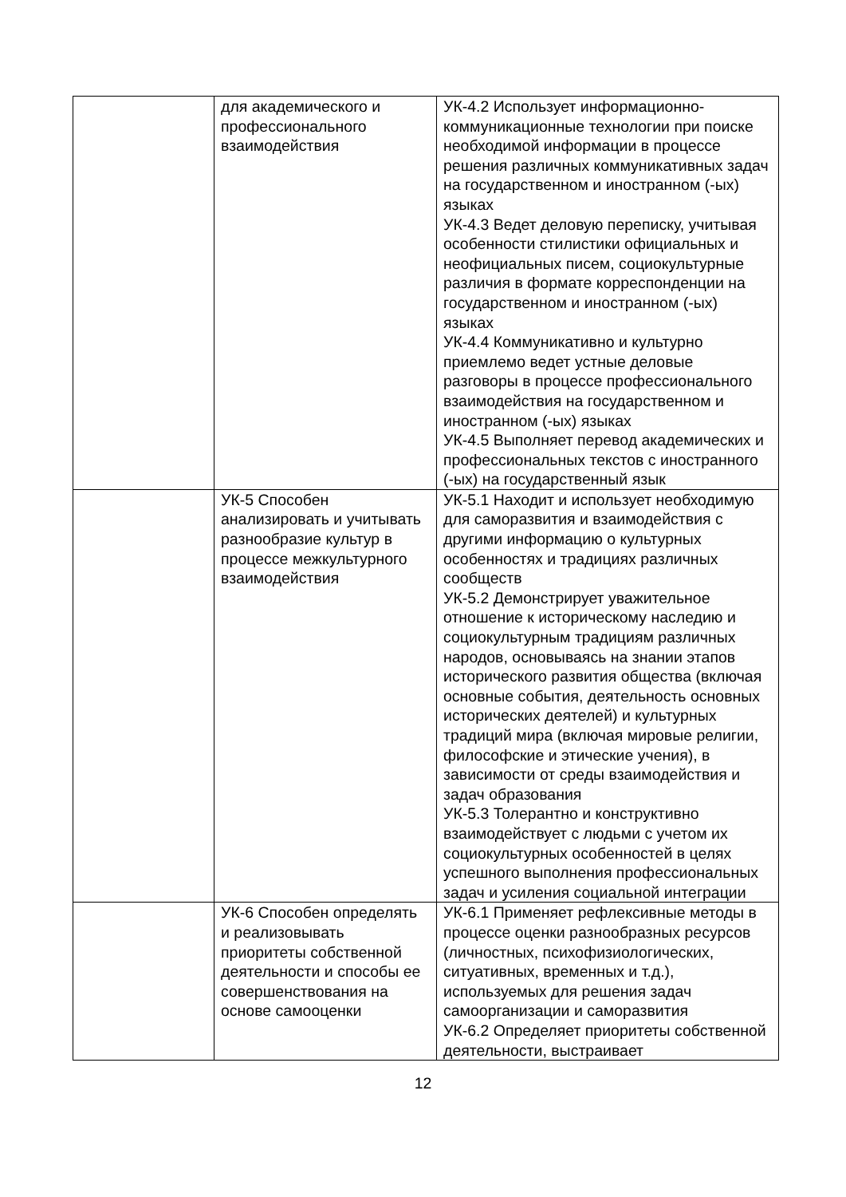| | для академического и профессионального взаимодействия | УК-4.2 Использует информационно-коммуникационные технологии при поиске необходимой информации в процессе решения различных коммуникативных задач на государственном и иностранном (-ых) языках УК-4.3 Ведет деловую переписку, учитывая особенности стилистики официальных и неофициальных писем, социокультурные различия в формате корреспонденции на государственном и иностранном (-ых) языках УК-4.4 Коммуникативно и культурно приемлемо ведет устные деловые разговоры в процессе профессионального взаимодействия на государственном и иностранном (-ых) языках УК-4.5 Выполняет перевод академических и профессиональных текстов с иностранного (-ых) на государственный язык |
| | УК-5 Способен анализировать и учитывать разнообразие культур в процессе межкультурного взаимодействия | УК-5.1 Находит и использует необходимую для саморазвития и взаимодействия с другими информацию о культурных особенностях и традициях различных сообществ УК-5.2 Демонстрирует уважительное отношение к историческому наследию и социокультурным традициям различных народов, основываясь на знании этапов исторического развития общества (включая основные события, деятельность основных исторических деятелей) и культурных традиций мира (включая мировые религии, философские и этические учения), в зависимости от среды взаимодействия и задач образования УК-5.3 Толерантно и конструктивно взаимодействует с людьми с учетом их социокультурных особенностей в целях успешного выполнения профессиональных задач и усиления социальной интеграции |
| | УК-6 Способен определять и реализовывать приоритеты собственной деятельности и способы ее совершенствования на основе самооценки | УК-6.1 Применяет рефлексивные методы в процессе оценки разнообразных ресурсов (личностных, психофизиологических, ситуативных, временных и т.д.), используемых для решения задач самоорганизации и саморазвития УК-6.2 Определяет приоритеты собственной деятельности, выстраивает |
12